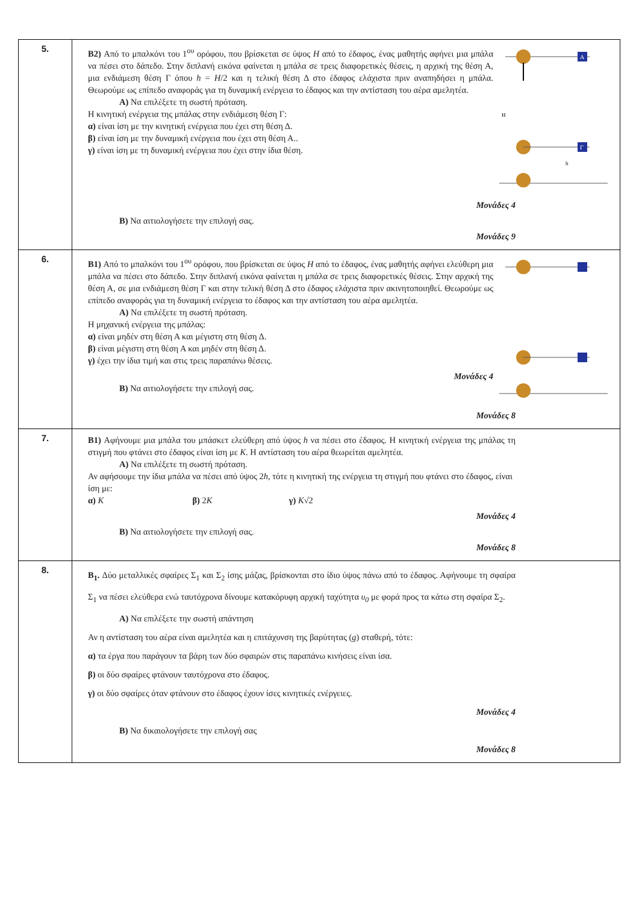| 5. | B2) Από το μπαλκόνι του 1<sup>ου</sup> ορόφου, που βρίσκεται σε ύψος H από το έδαφος, ένας μαθητής αφήνει μια μπάλα να πέσει στο δάπεδο. Στην διπλανή εικόνα φαίνεται η μπάλα σε τρεις διαφορετικές θέσεις, η αρχική της θέση Α, μια ενδιάμεση θέση Γ όπου h = H /2 και η τελική θέση Δ στο έδαφος ελάχιστα πριν αναπηδήσει η μπάλα. Θεωρούμε ως επίπεδο αναφοράς για τη δυναμική ενέργεια το έδαφος και την αντίσταση του αέρα αμελητέα. A) Να επιλέξετε τη σωστή πρόταση. Η κινητική ενέργεια της μπάλας στην ενδιάμεση θέση Γ: α) είναι ίση με την κινητική ενέργεια που έχει στη θέση Δ. β) είναι ίση με την δυναμική ενέργεια που έχει στη θέση Α.. γ) είναι ίση με τη δυναμική ενέργεια που έχει στην ίδια θέση. Α Γ Η h Μονάδες 4 B) Να αιτιολογήσετε την επιλογή σας. Μονάδες 9 |
| 6. | B1) Από το μπαλκόνι του 1<sup>ου</sup> ορόφου, που βρίσκεται σε ύψος H από το έδαφος, ένας μαθητής αφήνει ελεύθερη μια μπάλα να πέσει στο δάπεδο. Στην διπλανή εικόνα φαίνεται η μπάλα σε τρεις διαφορετικές θέσεις. Στην αρχική της θέση Α, σε μια ενδιάμεση θέση Γ και στην τελική θέση Δ στο έδαφος ελάχιστα πριν ακινητοποιηθεί. Θεωρούμε ως επίπεδο αναφοράς για τη δυναμική ενέργεια το έδαφος και την αντίσταση του αέρα αμελητέα. A) Να επιλέξετε τη σωστή πρόταση. Η μηχανική ενέργεια της μπάλας: α) είναι μηδέν στη θέση Α και μέγιστη στη θέση Δ. β) είναι μέγιστη στη θέση Α και μηδέν στη θέση Δ. γ) έχει την ίδια τιμή και στις τρεις παραπάνω θέσεις. Μονάδες 4 B) Να αιτιολογήσετε την επιλογή σας. Μονάδες 8 |
| 7. | B1) Αφήνουμε μια μπάλα του μπάσκετ ελεύθερη από ύψος h να πέσει στο έδαφος. Η κινητική ενέργεια της μπάλας τη στιγμή που φτάνει στο έδαφος είναι ίση με K . Η αντίσταση του αέρα θεωρείται αμελητέα. A) Να επιλέξετε τη σωστή πρόταση. Αν αφήσουμε την ίδια μπάλα να πέσει από ύψος 2 h , τότε η κινητική της ενέργεια τη στιγμή που φτάνει στο έδαφος, είναι ίση με: α) K β) 2 K γ) K √2 Μονάδες 4 B) Να αιτιολογήσετε την επιλογή σας. Μονάδες 8 |
| 8. | B<sub>1</sub>. Δύο μεταλλικές σφαίρες Σ<sub>1</sub> και Σ<sub>2</sub> ίσης μάζας, βρίσκονται στο ίδιο ύψος πάνω από το έδαφος. Αφήνουμε τη σφαίρα Σ<sub>1</sub> να πέσει ελεύθερα ενώ ταυτόχρονα δίνουμε κατακόρυφη αρχική ταχύτητα υ<sub>0</sub> με φορά προς τα κάτω στη σφαίρα Σ<sub>2</sub>. A) Να επιλέξετε την σωστή απάντηση Αν η αντίσταση του αέρα είναι αμελητέα και η επιτάχυνση της βαρύτητας ( g ) σταθερή, τότε: α) τα έργα που παράγουν τα βάρη των δύο σφαιρών στις παραπάνω κινήσεις είναι ίσα. β) οι δύο σφαίρες φτάνουν ταυτόχρονα στο έδαφος. γ) οι δύο σφαίρες όταν φτάνουν στο έδαφος έχουν ίσες κινητικές ενέργειες. Μονάδες 4 B) Να δικαιολογήσετε την επιλογή σας Μονάδες 8 |